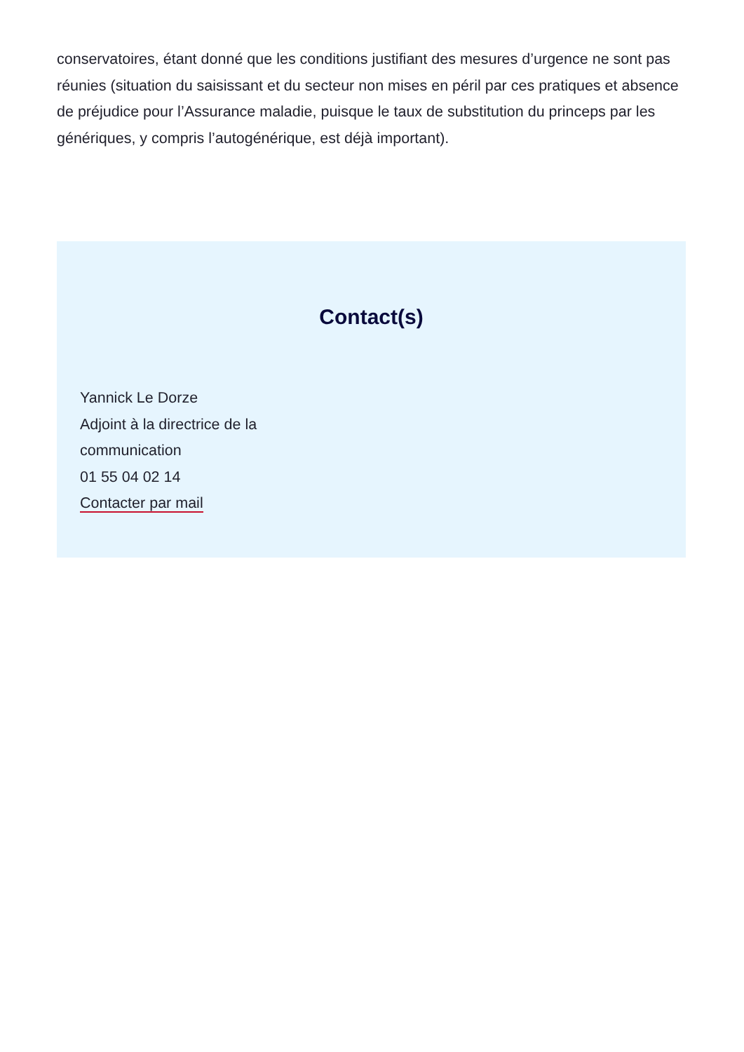conservatoires, étant donné que les conditions justifiant des mesures d’urgence ne sont pas réunies (situation du saisissant et du secteur non mises en péril par ces pratiques et absence de préjudice pour l’Assurance maladie, puisque le taux de substitution du princeps par les génériques, y compris l’autogénérique, est déjà important).
Contact(s)
Yannick Le Dorze
Adjoint à la directrice de la
communication
01 55 04 02 14
Contacter par mail